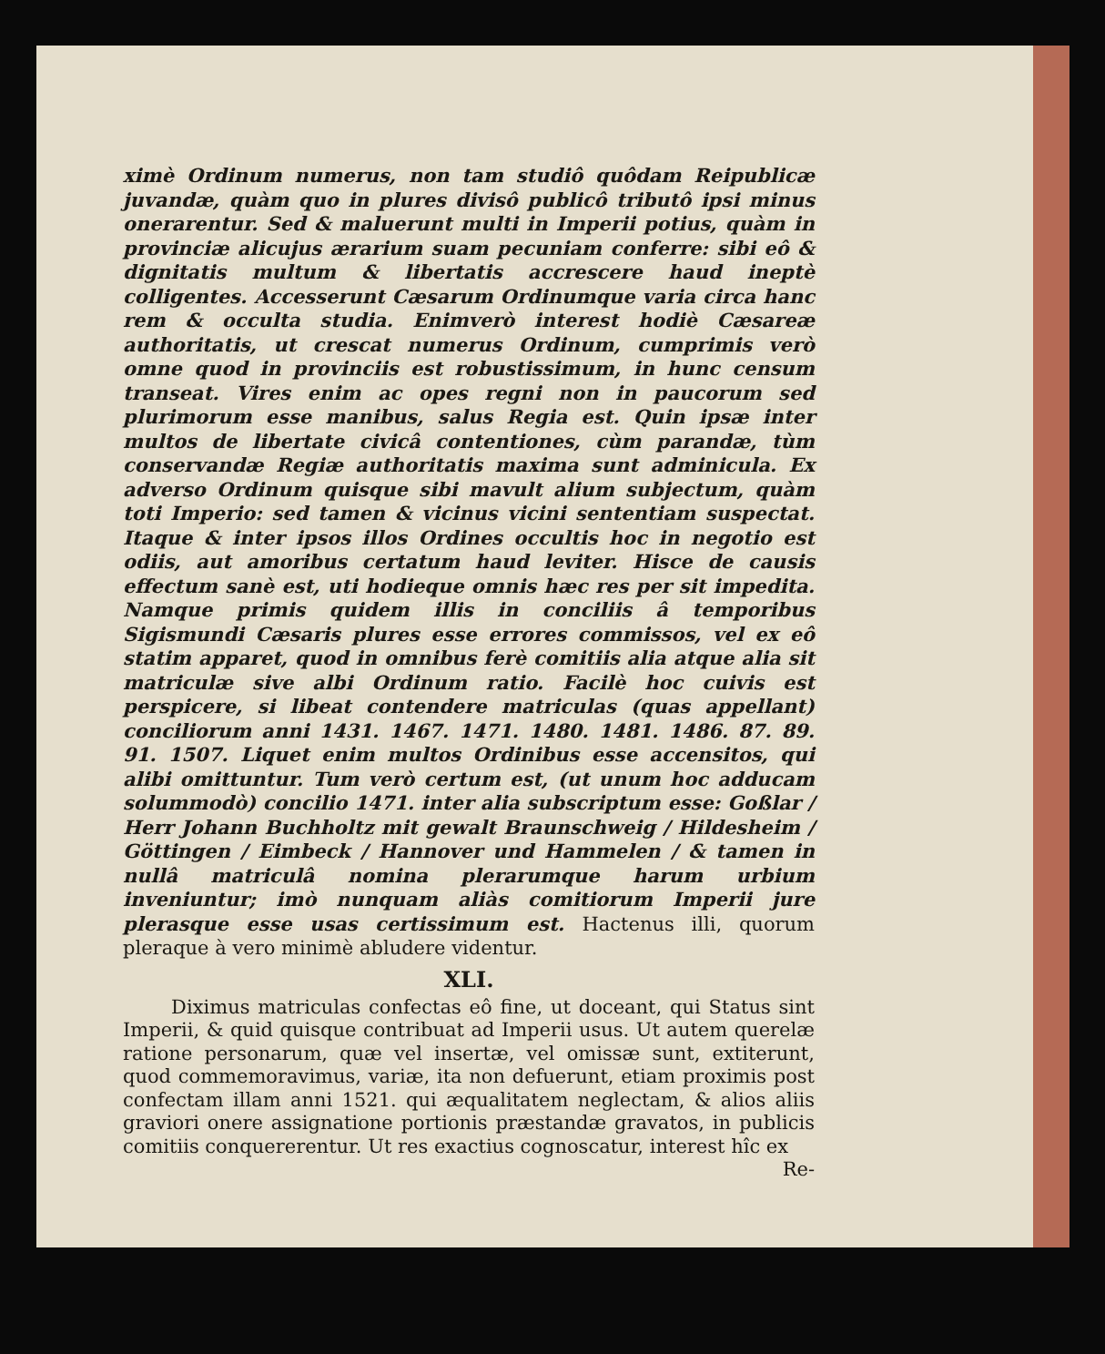ximè Ordinum numerus, non tam studiô quôdam Reipublicæ juvandæ, quàm quo in plures divisô publicô tributô ipsi minus onerarentur. Sed & maluerunt multi in Imperii potius, quàm in provinciæ alicujus ærarium suam pecuniam conferre: sibi eô & dignitatis multum & libertatis accrescere haud ineptè colligentes. Accesserunt Cæsarum Ordinumque varia circa hanc rem & occulta studia. Enimverò interest hodiè Cæsareæ authoritatis, ut crescat numerus Ordinum, cumprimis verò omne quod in provinciis est robustissimum, in hunc censum transeat. Vires enim ac opes regni non in paucorum sed plurimorum esse manibus, salus Regia est. Quin ipsæ inter multos de libertate civicâ contentiones, cùm parandæ, tùm conservandæ Regiæ authoritatis maxima sunt adminicula. Ex adverso Ordinum quisque sibi mavult alium subjectum, quàm toti Imperio: sed tamen & vicinus vicini sententiam suspectat. Itaque & inter ipsos illos Ordines occultis hoc in negotio est odiis, aut amoribus certatum haud leviter. Hisce de causis effectum sanè est, uti hodieque omnis hæc res per sit impedita. Namque primis quidem illis in conciliis â temporibus Sigismundi Cæsaris plures esse errores commissos, vel ex eô statim apparet, quod in omnibus ferè comitiis alia atque alia sit matriculæ sive albi Ordinum ratio. Facilè hoc cuivis est perspicere, si libeat contendere matriculas (quas appellant) conciliorum anni 1431. 1467. 1471. 1480. 1481. 1486. 87. 89. 91. 1507. Liquet enim multos Ordinibus esse accensitos, qui alibi omittuntur. Tum verò certum est, (ut unum hoc adducam solummodò) concilio 1471. inter alia subscriptum esse: Goßlar / Herr Johann Buchholtz mit gewalt Braunschweig / Hildesheim / Göttingen / Eimbeck / Hannover und Hammelen / & tamen in nullâ matriculâ nomina plerarumque harum urbium inveniuntur; imò nunquam aliàs comitiorum Imperii jure plerasque esse usas certissimum est. Hactenus illi, quorum pleraque à vero minimè abludere videntur.
XLI.
Diximus matriculas confectas eô fine, ut doceant, qui Status sint Imperii, & quid quisque contribuat ad Imperii usus. Ut autem querelæ ratione personarum, quæ vel insertæ, vel omissæ sunt, extiterunt, quod commemoravimus, variæ, ita non defuerunt, etiam proximis post confectam illam anni 1521. qui æqualitatem neglectam, & alios aliis graviori onere assignatione portionis præstandæ gravatos, in publicis comitiis conquererentur. Ut res exactius cognoscatur, interest hîc ex
Re-